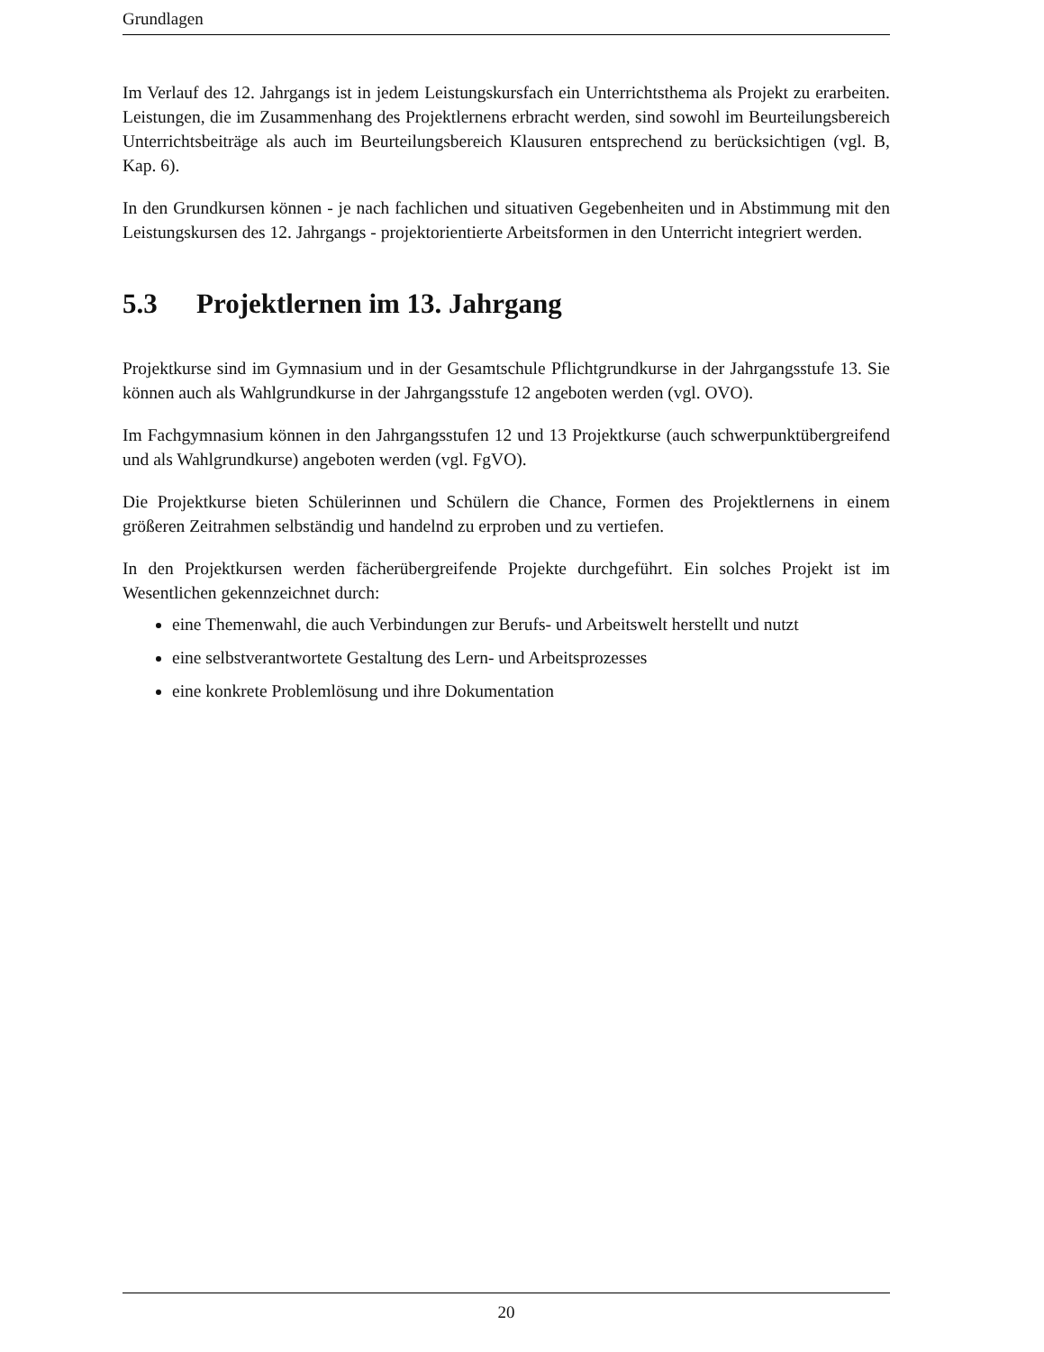Grundlagen
Im Verlauf des 12. Jahrgangs ist in jedem Leistungskursfach ein Unterrichtsthema als Projekt zu erarbeiten. Leistungen, die im Zusammenhang des Projektlernens erbracht werden, sind sowohl im Beurteilungsbereich Unterrichtsbeiträge als auch im Beurteilungsbereich Klausuren entsprechend zu berücksichtigen (vgl. B, Kap. 6).
In den Grundkursen können - je nach fachlichen und situativen Gegebenheiten und in Abstimmung mit den Leistungskursen des 12. Jahrgangs - projektorientierte Arbeitsformen in den Unterricht integriert werden.
5.3 Projektlernen im 13. Jahrgang
Projektkurse sind im Gymnasium und in der Gesamtschule Pflichtgrundkurse in der Jahrgangsstufe 13. Sie können auch als Wahlgrundkurse in der Jahrgangsstufe 12 angeboten werden (vgl. OVO).
Im Fachgymnasium können in den Jahrgangsstufen 12 und 13 Projektkurse (auch schwerpunktübergreifend und als Wahlgrundkurse) angeboten werden (vgl. FgVO).
Die Projektkurse bieten Schülerinnen und Schülern die Chance, Formen des Projektlernens in einem größeren Zeitrahmen selbständig und handelnd zu erproben und zu vertiefen.
In den Projektkursen werden fächerübergreifende Projekte durchgeführt. Ein solches Projekt ist im Wesentlichen gekennzeichnet durch:
eine Themenwahl, die auch Verbindungen zur Berufs- und Arbeitswelt herstellt und nutzt
eine selbstverantwortete Gestaltung des Lern- und Arbeitsprozesses
eine konkrete Problemlösung und ihre Dokumentation
20